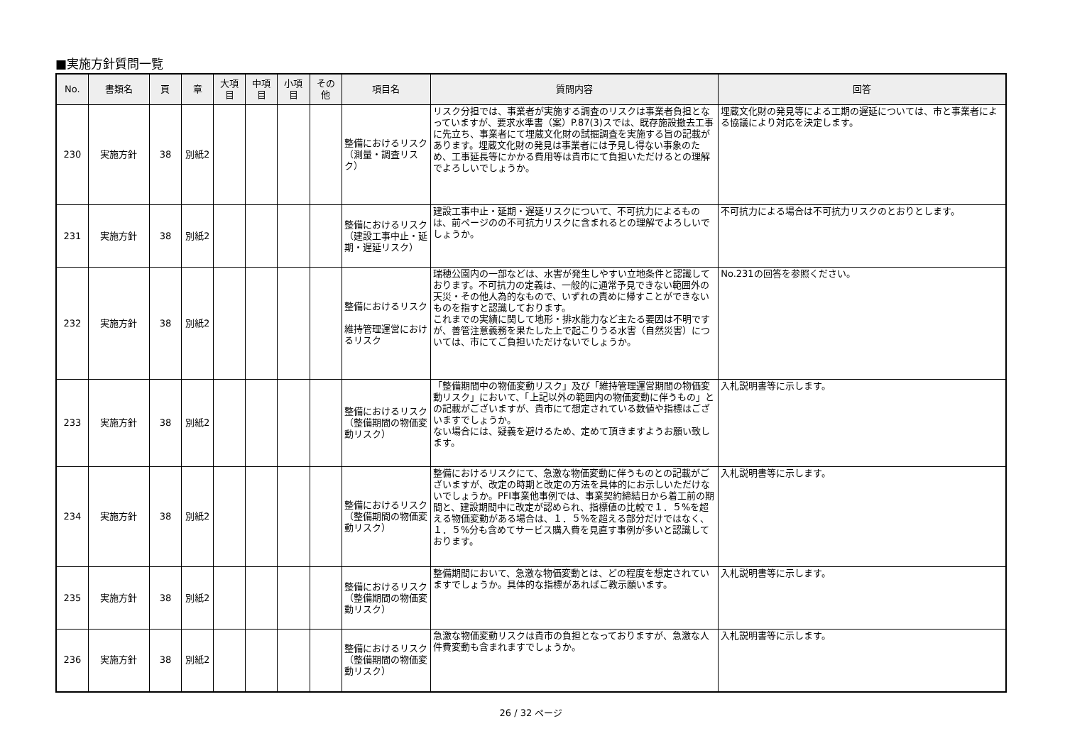■実施方針質問一覧
| No. | 書類名 | 頁 | 章 | 大項目 | 中項目 | 小項目 | その他 | 項目名 | 質問内容 | 回答 |
| --- | --- | --- | --- | --- | --- | --- | --- | --- | --- | --- |
| 230 | 実施方針 | 38 | 別紙2 | | | | | 整備におけるリスク （測量・調査リスク） | リスク分担では、事業者が実施する調査のリスクは事業者負担となっていますが、要求水準書（案）P.87(3)スでは、既存施設撤去工事に先立ち、事業者にて埋蔵文化財の試掘調査を実施する旨の記載があります。埋蔵文化財の発見は事業者には予見し得ない事象のため、工事延長等にかかる費用等は貴市にて負担いただけるとの理解でよろしいでしょうか。 | 埋蔵文化財の発見等による工期の遅延については、市と事業者による協議により対応を決定します。 |
| 231 | 実施方針 | 38 | 別紙2 | | | | | 整備におけるリスク （建設工事中止・延期・遅延リスク） | 建設工事中止・延期・遅延リスクについて、不可抗力によるものは、前ページのの不可抗力リスクに含まれるとの理解でよろしいでしょうか。 | 不可抗力による場合は不可抗力リスクのとおりとします。 |
| 232 | 実施方針 | 38 | 別紙2 | | | | | 整備におけるリスク 維持管理運営におけるリスク | 瑞穂公園内の一部などは、水害が発生しやすい立地条件と認識しております。不可抗力の定義は、一般的に通常予見できない範囲外の天災・その他人為的なもので、いずれの責めに帰すことができないものを指すと認識しております。 これまでの実績に関して地形・排水能力など主たる要因は不明ですが、善管注意義務を果たした上で起こりうる水害（自然災害）については、市にてご負担いただけないでしょうか。 | No.231の回答を参照ください。 |
| 233 | 実施方針 | 38 | 別紙2 | | | | | 整備におけるリスク （整備期間の物価変動リスク） | 「整備期間中の物価変動リスク」及び「維持管理運営期間の物価変動リスク」において、「上記以外の範囲内の物価変動に伴うもの」との記載がございますが、貴市にて想定されている数値や指標はございますでしょうか。 ない場合には、疑義を避けるため、定めて頂きますようお願い致します。 | 入札説明書等に示します。 |
| 234 | 実施方針 | 38 | 別紙2 | | | | | 整備におけるリスク （整備期間の物価変動リスク） | 整備におけるリスクにて、急激な物価変動に伴うものとの記載がございますが、改定の時期と改定の方法を具体的にお示しいただけないでしょうか。PFI事業他事例では、事業契約締結日から着工前の期間と、建設期間中に改定が認められ、指標値の比較で１．５%を超える物価変動がある場合は、１．５%を超える部分だけではなく、１．５%分も含めてサービス購入費を見直す事例が多いと認識しております。 | 入札説明書等に示します。 |
| 235 | 実施方針 | 38 | 別紙2 | | | | | 整備におけるリスク （整備期間の物価変動リスク） | 整備期間において、急激な物価変動とは、どの程度を想定されていますでしょうか。具体的な指標があればご教示願います。 | 入札説明書等に示します。 |
| 236 | 実施方針 | 38 | 別紙2 | | | | | 整備におけるリスク （整備期間の物価変動リスク） | 急激な物価変動リスクは貴市の負担となっておりますが、急激な人件費変動も含まれますでしょうか。 | 入札説明書等に示します。 |
26 / 32 ページ